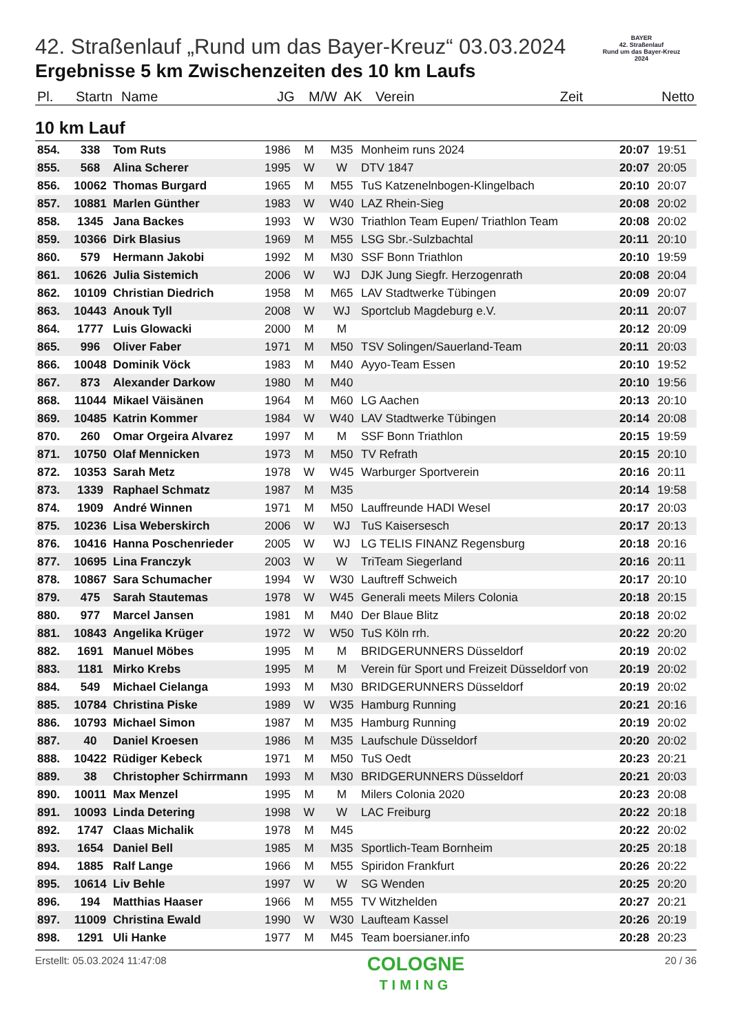BAYER
42. Straßenlauf
Rund um das Bayer-Kreuz
2024
42. Straßenlauf „Rund um das Bayer-Kreuz“ 03.03.2024
Ergebnisse 5 km Zwischenzeiten des 10 km Laufs
| Pl. | Startn | Name | JG | M/W | AK | Verein | Zeit | Netto |
| --- | --- | --- | --- | --- | --- | --- | --- | --- |
10 km Lauf
| 854. | 338 | Tom Ruts | 1986 | M | M35 | Monheim runs 2024 | 20:07 | 19:51 |
| 855. | 568 | Alina Scherer | 1995 | W | W | DTV 1847 | 20:07 | 20:05 |
| 856. | 10062 | Thomas Burgard | 1965 | M | M55 | TuS Katzenelnbogen-Klingelbach | 20:10 | 20:07 |
| 857. | 10881 | Marlen Günther | 1983 | W | W40 | LAZ Rhein-Sieg | 20:08 | 20:02 |
| 858. | 1345 | Jana Backes | 1993 | W | W30 | Triathlon Team Eupen/ Triathlon Team | 20:08 | 20:02 |
| 859. | 10366 | Dirk Blasius | 1969 | M | M55 | LSG Sbr.-Sulzbachtal | 20:11 | 20:10 |
| 860. | 579 | Hermann Jakobi | 1992 | M | M30 | SSF Bonn Triathlon | 20:10 | 19:59 |
| 861. | 10626 | Julia Sistemich | 2006 | W | WJ | DJK Jung Siegfr. Herzogenrath | 20:08 | 20:04 |
| 862. | 10109 | Christian Diedrich | 1958 | M | M65 | LAV Stadtwerke Tübingen | 20:09 | 20:07 |
| 863. | 10443 | Anouk Tyll | 2008 | W | WJ | Sportclub Magdeburg e.V. | 20:11 | 20:07 |
| 864. | 1777 | Luis Glowacki | 2000 | M | M | | 20:12 | 20:09 |
| 865. | 996 | Oliver Faber | 1971 | M | M50 | TSV Solingen/Sauerland-Team | 20:11 | 20:03 |
| 866. | 10048 | Dominik Vöck | 1983 | M | M40 | Ayyo-Team Essen | 20:10 | 19:52 |
| 867. | 873 | Alexander Darkow | 1980 | M | M40 | | 20:10 | 19:56 |
| 868. | 11044 | Mikael Väisänen | 1964 | M | M60 | LG Aachen | 20:13 | 20:10 |
| 869. | 10485 | Katrin Kommer | 1984 | W | W40 | LAV Stadtwerke Tübingen | 20:14 | 20:08 |
| 870. | 260 | Omar Orgeira Alvarez | 1997 | M | M | SSF Bonn Triathlon | 20:15 | 19:59 |
| 871. | 10750 | Olaf Mennicken | 1973 | M | M50 | TV Refrath | 20:15 | 20:10 |
| 872. | 10353 | Sarah Metz | 1978 | W | W45 | Warburger Sportverein | 20:16 | 20:11 |
| 873. | 1339 | Raphael Schmatz | 1987 | M | M35 | | 20:14 | 19:58 |
| 874. | 1909 | André Winnen | 1971 | M | M50 | Lauffreunde HADI Wesel | 20:17 | 20:03 |
| 875. | 10236 | Lisa Weberskirch | 2006 | W | WJ | TuS Kaisersesch | 20:17 | 20:13 |
| 876. | 10416 | Hanna Poschenrieder | 2005 | W | WJ | LG TELIS FINANZ Regensburg | 20:18 | 20:16 |
| 877. | 10695 | Lina Franczyk | 2003 | W | W | TriTeam Siegerland | 20:16 | 20:11 |
| 878. | 10867 | Sara Schumacher | 1994 | W | W30 | Lauftreff Schweich | 20:17 | 20:10 |
| 879. | 475 | Sarah Stautemas | 1978 | W | W45 | Generali meets Milers Colonia | 20:18 | 20:15 |
| 880. | 977 | Marcel Jansen | 1981 | M | M40 | Der Blaue Blitz | 20:18 | 20:02 |
| 881. | 10843 | Angelika Krüger | 1972 | W | W50 | TuS Köln rrh. | 20:22 | 20:20 |
| 882. | 1691 | Manuel Möbes | 1995 | M | M | BRIDGERUNNERS Düsseldorf | 20:19 | 20:02 |
| 883. | 1181 | Mirko Krebs | 1995 | M | M | Verein für Sport und Freizeit Düsseldorf von | 20:19 | 20:02 |
| 884. | 549 | Michael Cielanga | 1993 | M | M30 | BRIDGERUNNERS Düsseldorf | 20:19 | 20:02 |
| 885. | 10784 | Christina Piske | 1989 | W | W35 | Hamburg Running | 20:21 | 20:16 |
| 886. | 10793 | Michael Simon | 1987 | M | M35 | Hamburg Running | 20:19 | 20:02 |
| 887. | 40 | Daniel Kroesen | 1986 | M | M35 | Laufschule Düsseldorf | 20:20 | 20:02 |
| 888. | 10422 | Rüdiger Kebeck | 1971 | M | M50 | TuS Oedt | 20:23 | 20:21 |
| 889. | 38 | Christopher Schirrmann | 1993 | M | M30 | BRIDGERUNNERS Düsseldorf | 20:21 | 20:03 |
| 890. | 10011 | Max Menzel | 1995 | M | M | Milers Colonia 2020 | 20:23 | 20:08 |
| 891. | 10093 | Linda Detering | 1998 | W | W | LAC Freiburg | 20:22 | 20:18 |
| 892. | 1747 | Claas Michalik | 1978 | M | M45 | | 20:22 | 20:02 |
| 893. | 1654 | Daniel Bell | 1985 | M | M35 | Sportlich-Team Bornheim | 20:25 | 20:18 |
| 894. | 1885 | Ralf Lange | 1966 | M | M55 | Spiridon Frankfurt | 20:26 | 20:22 |
| 895. | 10614 | Liv Behle | 1997 | W | W | SG Wenden | 20:25 | 20:20 |
| 896. | 194 | Matthias Haaser | 1966 | M | M55 | TV Witzhelden | 20:27 | 20:21 |
| 897. | 11009 | Christina Ewald | 1990 | W | W30 | Laufteam Kassel | 20:26 | 20:19 |
| 898. | 1291 | Uli Hanke | 1977 | M | M45 | Team boersianer.info | 20:28 | 20:23 |
Erstellt: 05.03.2024 11:47:08
COLOGNE
TIMING
20 / 36